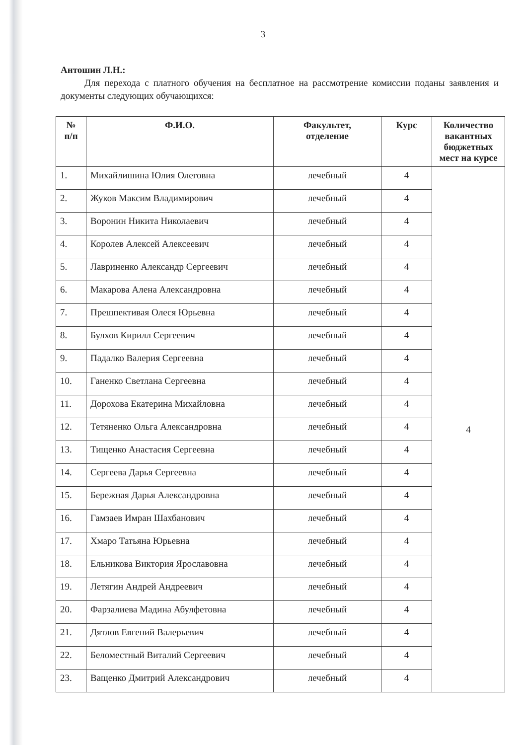3
Антошин Л.Н.:
Для перехода с платного обучения на бесплатное на рассмотрение комиссии поданы заявления и документы следующих обучающихся:
| № п/п | Ф.И.О. | Факультет, отделение | Курс | Количество вакантных бюджетных мест на курсе |
| --- | --- | --- | --- | --- |
| 1. | Михайлишина Юлия Олеговна | лечебный | 4 | 4 |
| 2. | Жуков Максим Владимирович | лечебный | 4 | |
| 3. | Воронин Никита Николаевич | лечебный | 4 | |
| 4. | Королев Алексей Алексеевич | лечебный | 4 | |
| 5. | Лавриненко Александр Сергеевич | лечебный | 4 | |
| 6. | Макарова Алена Александровна | лечебный | 4 | |
| 7. | Прешпективая Олеся Юрьевна | лечебный | 4 | |
| 8. | Булхов Кирилл Сергеевич | лечебный | 4 | |
| 9. | Падалко Валерия Сергеевна | лечебный | 4 | |
| 10. | Ганенко Светлана Сергеевна | лечебный | 4 | |
| 11. | Дорохова Екатерина Михайловна | лечебный | 4 | |
| 12. | Тетяненко Ольга Александровна | лечебный | 4 | |
| 13. | Тищенко Анастасия Сергеевна | лечебный | 4 | |
| 14. | Сергеева Дарья Сергеевна | лечебный | 4 | |
| 15. | Бережная Дарья Александровна | лечебный | 4 | |
| 16. | Гамзаев Имран Шахбанович | лечебный | 4 | |
| 17. | Хмаро Татьяна Юрьевна | лечебный | 4 | |
| 18. | Ельникова Виктория Ярославовна | лечебный | 4 | |
| 19. | Летягин Андрей Андреевич | лечебный | 4 | |
| 20. | Фарзалиева Мадина Абулфетовна | лечебный | 4 | |
| 21. | Дятлов Евгений Валерьевич | лечебный | 4 | |
| 22. | Беломестный Виталий Сергеевич | лечебный | 4 | |
| 23. | Ващенко Дмитрий Александрович | лечебный | 4 | |